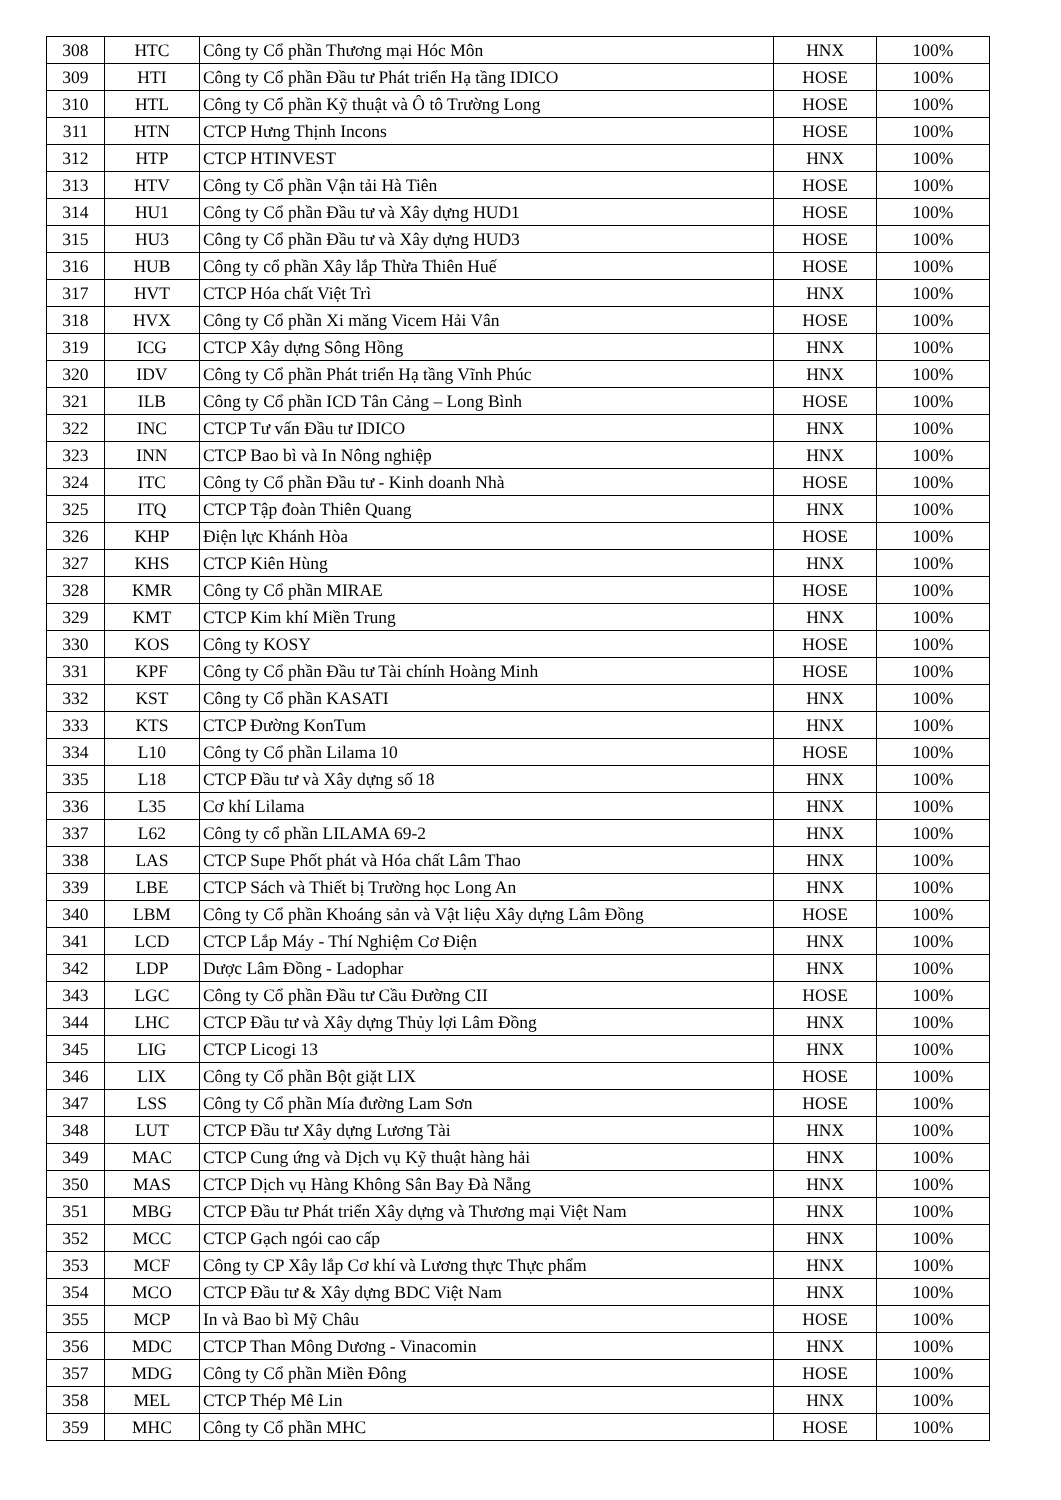| 308 | HTC | Công ty Cổ phần Thương mại Hóc Môn | HNX | 100% |
| 309 | HTI | Công ty Cổ phần Đầu tư Phát triển Hạ tầng IDICO | HOSE | 100% |
| 310 | HTL | Công ty Cổ phần Kỹ thuật và Ô tô Trường Long | HOSE | 100% |
| 311 | HTN | CTCP Hưng Thịnh Incons | HOSE | 100% |
| 312 | HTP | CTCP HTINVEST | HNX | 100% |
| 313 | HTV | Công ty Cổ phần Vận tải Hà Tiên | HOSE | 100% |
| 314 | HU1 | Công ty Cổ phần Đầu tư và Xây dựng HUD1 | HOSE | 100% |
| 315 | HU3 | Công ty Cổ phần Đầu tư và Xây dựng HUD3 | HOSE | 100% |
| 316 | HUB | Công ty cổ phần Xây lắp Thừa Thiên Huế | HOSE | 100% |
| 317 | HVT | CTCP Hóa chất Việt Trì | HNX | 100% |
| 318 | HVX | Công ty Cổ phần Xi măng Vicem Hải Vân | HOSE | 100% |
| 319 | ICG | CTCP Xây dựng Sông Hồng | HNX | 100% |
| 320 | IDV | Công ty Cổ phần Phát triển Hạ tầng Vĩnh Phúc | HNX | 100% |
| 321 | ILB | Công ty Cổ phần ICD Tân Cảng – Long Bình | HOSE | 100% |
| 322 | INC | CTCP Tư vấn Đầu tư IDICO | HNX | 100% |
| 323 | INN | CTCP Bao bì và In Nông nghiệp | HNX | 100% |
| 324 | ITC | Công ty Cổ phần Đầu tư - Kinh doanh Nhà | HOSE | 100% |
| 325 | ITQ | CTCP Tập đoàn Thiên Quang | HNX | 100% |
| 326 | KHP | Điện lực Khánh Hòa | HOSE | 100% |
| 327 | KHS | CTCP Kiên Hùng | HNX | 100% |
| 328 | KMR | Công ty Cổ phần MIRAE | HOSE | 100% |
| 329 | KMT | CTCP Kim khí Miền Trung | HNX | 100% |
| 330 | KOS | Công ty KOSY | HOSE | 100% |
| 331 | KPF | Công ty Cổ phần Đầu tư Tài chính Hoàng Minh | HOSE | 100% |
| 332 | KST | Công ty Cổ phần KASATI | HNX | 100% |
| 333 | KTS | CTCP Đường KonTum | HNX | 100% |
| 334 | L10 | Công ty Cổ phần Lilama 10 | HOSE | 100% |
| 335 | L18 | CTCP Đầu tư và Xây dựng số 18 | HNX | 100% |
| 336 | L35 | Cơ khí Lilama | HNX | 100% |
| 337 | L62 | Công ty cổ phần LILAMA 69-2 | HNX | 100% |
| 338 | LAS | CTCP Supe Phốt phát và Hóa chất Lâm Thao | HNX | 100% |
| 339 | LBE | CTCP Sách và Thiết bị Trường học Long An | HNX | 100% |
| 340 | LBM | Công ty Cổ phần Khoáng sản và Vật liệu Xây dựng Lâm Đồng | HOSE | 100% |
| 341 | LCD | CTCP Lắp Máy - Thí Nghiệm Cơ Điện | HNX | 100% |
| 342 | LDP | Dược Lâm Đồng - Ladophar | HNX | 100% |
| 343 | LGC | Công ty Cổ phần Đầu tư Cầu Đường CII | HOSE | 100% |
| 344 | LHC | CTCP Đầu tư và Xây dựng Thủy lợi Lâm Đồng | HNX | 100% |
| 345 | LIG | CTCP Licogi 13 | HNX | 100% |
| 346 | LIX | Công ty Cổ phần Bột giặt LIX | HOSE | 100% |
| 347 | LSS | Công ty Cổ phần Mía đường Lam Sơn | HOSE | 100% |
| 348 | LUT | CTCP Đầu tư Xây dựng Lương Tài | HNX | 100% |
| 349 | MAC | CTCP Cung ứng và Dịch vụ Kỹ thuật hàng hải | HNX | 100% |
| 350 | MAS | CTCP Dịch vụ Hàng Không Sân Bay Đà Nẵng | HNX | 100% |
| 351 | MBG | CTCP Đầu tư Phát triển Xây dựng và Thương mại Việt Nam | HNX | 100% |
| 352 | MCC | CTCP Gạch ngói cao cấp | HNX | 100% |
| 353 | MCF | Công ty CP Xây lắp Cơ khí và Lương thực Thực phẩm | HNX | 100% |
| 354 | MCO | CTCP Đầu tư & Xây dựng BDC Việt Nam | HNX | 100% |
| 355 | MCP | In và Bao bì Mỹ Châu | HOSE | 100% |
| 356 | MDC | CTCP Than Mông Dương - Vinacomin | HNX | 100% |
| 357 | MDG | Công ty Cổ phần Miền Đông | HOSE | 100% |
| 358 | MEL | CTCP Thép Mê Lin | HNX | 100% |
| 359 | MHC | Công ty Cổ phần MHC | HOSE | 100% |